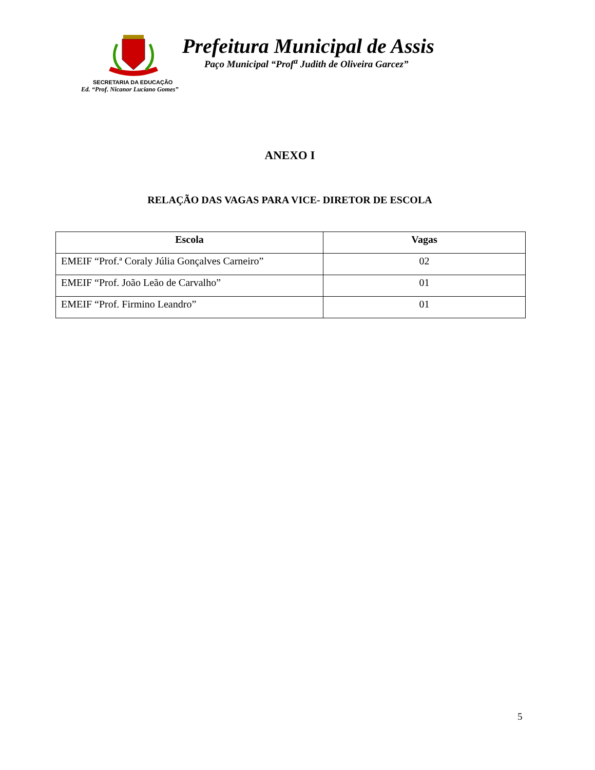Prefeitura Municipal de Assis
Paço Municipal “Prof<sup>a</sup> Judith de Oliveira Garcez”
SECRETARIA DA EDUCAÇÃO
Ed. “Prof. Nicanor Luciano Gomes”
ANEXO I
RELAÇÃO DAS VAGAS PARA VICE- DIRETOR DE ESCOLA
| Escola | Vagas |
| --- | --- |
| EMEIF “Prof.ª Coraly Júlia Gonçalves Carneiro” | 02 |
| EMEIF “Prof. João Leão de Carvalho” | 01 |
| EMEIF “Prof. Firmino Leandro” | 01 |
5